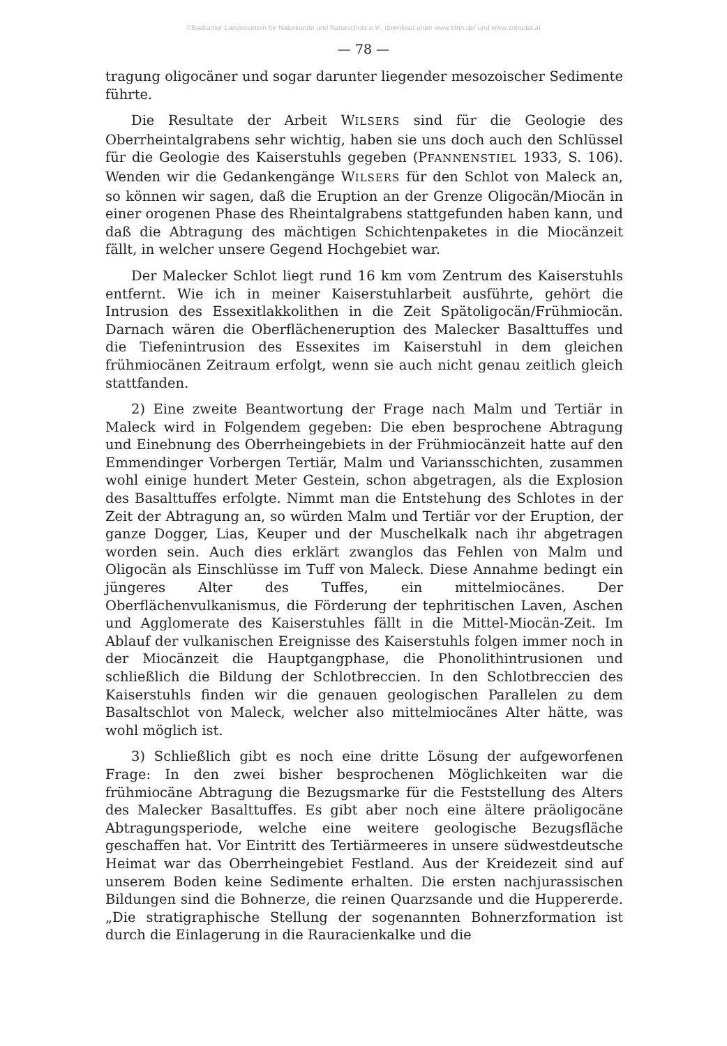©Badischer Landesverein für Naturkunde und Naturschutz e.V.; download unter www.blnn.de/ und www.zobodat.at
— 78 —
tragung oligocäner und sogar darunter liegender mesozoischer Sedimente führte.
Die Resultate der Arbeit WILSERS sind für die Geologie des Oberrheintalgrabens sehr wichtig, haben sie uns doch auch den Schlüssel für die Geologie des Kaiserstuhls gegeben (PFANNENSTIEL 1933, S. 106). Wenden wir die Gedankengänge WILSERS für den Schlot von Maleck an, so können wir sagen, daß die Eruption an der Grenze Oligocän/Miocän in einer orogenen Phase des Rheintalgrabens stattgefunden haben kann, und daß die Abtragung des mächtigen Schichtenpaketes in die Miocänzeit fällt, in welcher unsere Gegend Hochgebiet war.
Der Malecker Schlot liegt rund 16 km vom Zentrum des Kaiserstuhls entfernt. Wie ich in meiner Kaiserstuhlarbeit ausführte, gehört die Intrusion des Essexitlakkolithen in die Zeit Spätoligocän/Frühmiocän. Darnach wären die Oberflächeneruption des Malecker Basalttuffes und die Tiefenintrusion des Essexites im Kaiserstuhl in dem gleichen frühmiocänen Zeitraum erfolgt, wenn sie auch nicht genau zeitlich gleich stattfanden.
2) Eine zweite Beantwortung der Frage nach Malm und Tertiär in Maleck wird in Folgendem gegeben: Die eben besprochene Abtragung und Einebnung des Oberrheingebiets in der Frühmiocänzeit hatte auf den Emmendinger Vorbergen Tertiär, Malm und Variansschichten, zusammen wohl einige hundert Meter Gestein, schon abgetragen, als die Explosion des Basalttuffes erfolgte. Nimmt man die Entstehung des Schlotes in der Zeit der Abtragung an, so würden Malm und Tertiär vor der Eruption, der ganze Dogger, Lias, Keuper und der Muschelkalk nach ihr abgetragen worden sein. Auch dies erklärt zwanglos das Fehlen von Malm und Oligocän als Einschlüsse im Tuff von Maleck. Diese Annahme bedingt ein jüngeres Alter des Tuffes, ein mittelmiocänes. Der Oberflächenvulkanismus, die Förderung der tephritischen Laven, Aschen und Agglomerate des Kaiserstuhles fällt in die Mittel-Miocän-Zeit. Im Ablauf der vulkanischen Ereignisse des Kaiserstuhls folgen immer noch in der Miocänzeit die Hauptgangphase, die Phonolithintrusionen und schließlich die Bildung der Schlotbreccien. In den Schlotbreccien des Kaiserstuhls finden wir die genauen geologischen Parallelen zu dem Basaltschlot von Maleck, welcher also mittelmiocänes Alter hätte, was wohl möglich ist.
3) Schließlich gibt es noch eine dritte Lösung der aufgeworfenen Frage: In den zwei bisher besprochenen Möglichkeiten war die frühmiocäne Abtragung die Bezugsmarke für die Feststellung des Alters des Malecker Basalttuffes. Es gibt aber noch eine ältere präoligocäne Abtragungsperiode, welche eine weitere geologische Bezugsfläche geschaffen hat. Vor Eintritt des Tertiärmeeres in unsere südwestdeutsche Heimat war das Oberrheingebiet Festland. Aus der Kreidezeit sind auf unserem Boden keine Sedimente erhalten. Die ersten nachjurassischen Bildungen sind die Bohnerze, die reinen Quarzsande und die Huppererde. „Die stratigraphische Stellung der sogenannten Bohnerzformation ist durch die Einlagerung in die Rauracienkalke und die